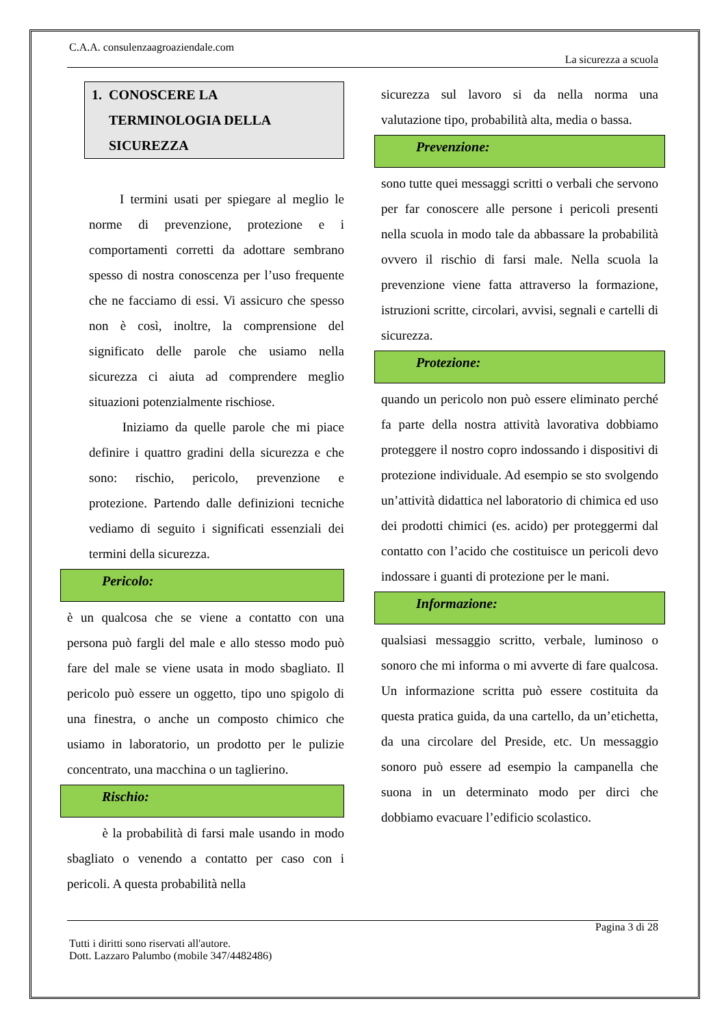C.A.A. consulenzaagroaziendale.com
La sicurezza a scuola
1. CONOSCERE LA
TERMINOLOGIA DELLA
SICUREZZA
I termini usati per spiegare al meglio le norme di prevenzione, protezione e i comportamenti corretti da adottare sembrano spesso di nostra conoscenza per l’uso frequente che ne facciamo di essi. Vi assicuro che spesso non è così, inoltre, la comprensione del significato delle parole che usiamo nella sicurezza ci aiuta ad comprendere meglio situazioni potenzialmente rischiose.
Iniziamo da quelle parole che mi piace definire i quattro gradini della sicurezza e che sono: rischio, pericolo, prevenzione e protezione. Partendo dalle definizioni tecniche vediamo di seguito i significati essenziali dei termini della sicurezza.
Pericolo:
è un qualcosa che se viene a contatto con una persona può fargli del male e allo stesso modo può fare del male se viene usata in modo sbagliato. Il pericolo può essere un oggetto, tipo uno spigolo di una finestra, o anche un composto chimico che usiamo in laboratorio, un prodotto per le pulizie concentrato, una macchina o un taglierino.
Rischio:
è la probabilità di farsi male usando in modo sbagliato o venendo a contatto per caso con i pericoli. A questa probabilità nella
sicurezza sul lavoro si da nella norma una valutazione tipo, probabilità alta, media o bassa.
Prevenzione:
sono tutte quei messaggi scritti o verbali che servono per far conoscere alle persone i pericoli presenti nella scuola in modo tale da abbassare la probabilità ovvero il rischio di farsi male. Nella scuola la prevenzione viene fatta attraverso la formazione, istruzioni scritte, circolari, avvisi, segnali e cartelli di sicurezza.
Protezione:
quando un pericolo non può essere eliminato perché fa parte della nostra attività lavorativa dobbiamo proteggere il nostro copro indossando i dispositivi di protezione individuale. Ad esempio se sto svolgendo un’attività didattica nel laboratorio di chimica ed uso dei prodotti chimici (es. acido) per proteggermi dal contatto con l’acido che costituisce un pericoli devo indossare i guanti di protezione per le mani.
Informazione:
qualsiasi messaggio scritto, verbale, luminoso o sonoro che mi informa o mi avverte di fare qualcosa. Un informazione scritta può essere costituita da questa pratica guida, da una cartello, da un’etichetta, da una circolare del Preside, etc. Un messaggio sonoro può essere ad esempio la campanella che suona in un determinato modo per dirci che dobbiamo evacuare l’edificio scolastico.
Pagina 3 di 28
Tutti i diritti sono riservati all'autore.
Dott. Lazzaro Palumbo (mobile 347/4482486)